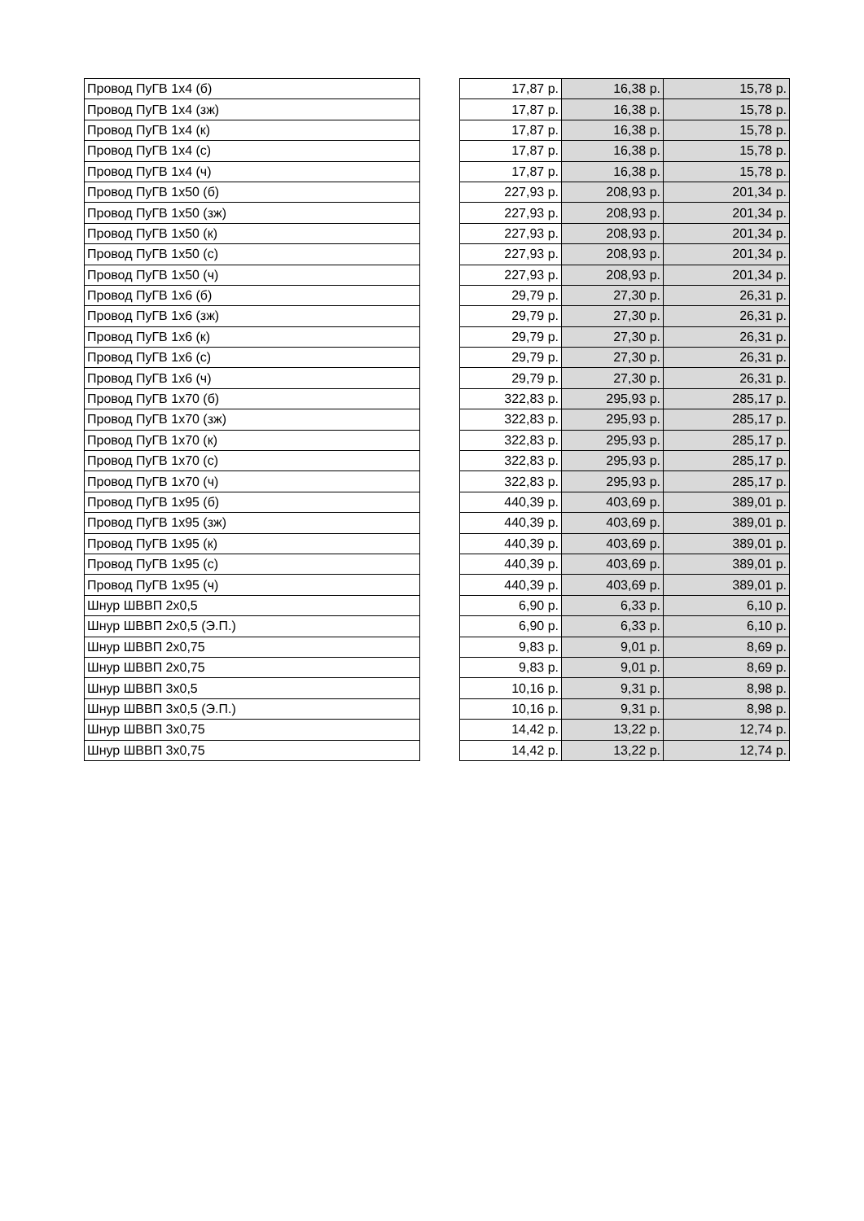| Провод ПуГВ 1х4 (б) | | 17,87 р. | 16,38 р. | 15,78 р. |
| Провод ПуГВ 1х4 (зж) | | 17,87 р. | 16,38 р. | 15,78 р. |
| Провод ПуГВ 1х4 (к) | | 17,87 р. | 16,38 р. | 15,78 р. |
| Провод ПуГВ 1х4 (с) | | 17,87 р. | 16,38 р. | 15,78 р. |
| Провод ПуГВ 1х4 (ч) | | 17,87 р. | 16,38 р. | 15,78 р. |
| Провод ПуГВ 1х50 (б) | | 227,93 р. | 208,93 р. | 201,34 р. |
| Провод ПуГВ 1х50 (зж) | | 227,93 р. | 208,93 р. | 201,34 р. |
| Провод ПуГВ 1х50 (к) | | 227,93 р. | 208,93 р. | 201,34 р. |
| Провод ПуГВ 1х50 (с) | | 227,93 р. | 208,93 р. | 201,34 р. |
| Провод ПуГВ 1х50 (ч) | | 227,93 р. | 208,93 р. | 201,34 р. |
| Провод ПуГВ 1х6 (б) | | 29,79 р. | 27,30 р. | 26,31 р. |
| Провод ПуГВ 1х6 (зж) | | 29,79 р. | 27,30 р. | 26,31 р. |
| Провод ПуГВ 1х6 (к) | | 29,79 р. | 27,30 р. | 26,31 р. |
| Провод ПуГВ 1х6 (с) | | 29,79 р. | 27,30 р. | 26,31 р. |
| Провод ПуГВ 1х6 (ч) | | 29,79 р. | 27,30 р. | 26,31 р. |
| Провод ПуГВ 1х70 (б) | | 322,83 р. | 295,93 р. | 285,17 р. |
| Провод ПуГВ 1х70 (зж) | | 322,83 р. | 295,93 р. | 285,17 р. |
| Провод ПуГВ 1х70 (к) | | 322,83 р. | 295,93 р. | 285,17 р. |
| Провод ПуГВ 1х70 (с) | | 322,83 р. | 295,93 р. | 285,17 р. |
| Провод ПуГВ 1х70 (ч) | | 322,83 р. | 295,93 р. | 285,17 р. |
| Провод ПуГВ 1х95 (б) | | 440,39 р. | 403,69 р. | 389,01 р. |
| Провод ПуГВ 1х95 (зж) | | 440,39 р. | 403,69 р. | 389,01 р. |
| Провод ПуГВ 1х95 (к) | | 440,39 р. | 403,69 р. | 389,01 р. |
| Провод ПуГВ 1х95 (с) | | 440,39 р. | 403,69 р. | 389,01 р. |
| Провод ПуГВ 1х95 (ч) | | 440,39 р. | 403,69 р. | 389,01 р. |
| Шнур ШВВП 2х0,5 | | 6,90 р. | 6,33 р. | 6,10 р. |
| Шнур ШВВП 2х0,5 (Э.П.) | | 6,90 р. | 6,33 р. | 6,10 р. |
| Шнур ШВВП 2х0,75 | | 9,83 р. | 9,01 р. | 8,69 р. |
| Шнур ШВВП 2х0,75 | | 9,83 р. | 9,01 р. | 8,69 р. |
| Шнур ШВВП 3х0,5 | | 10,16 р. | 9,31 р. | 8,98 р. |
| Шнур ШВВП 3х0,5 (Э.П.) | | 10,16 р. | 9,31 р. | 8,98 р. |
| Шнур ШВВП 3х0,75 | | 14,42 р. | 13,22 р. | 12,74 р. |
| Шнур ШВВП 3х0,75 | | 14,42 р. | 13,22 р. | 12,74 р. |